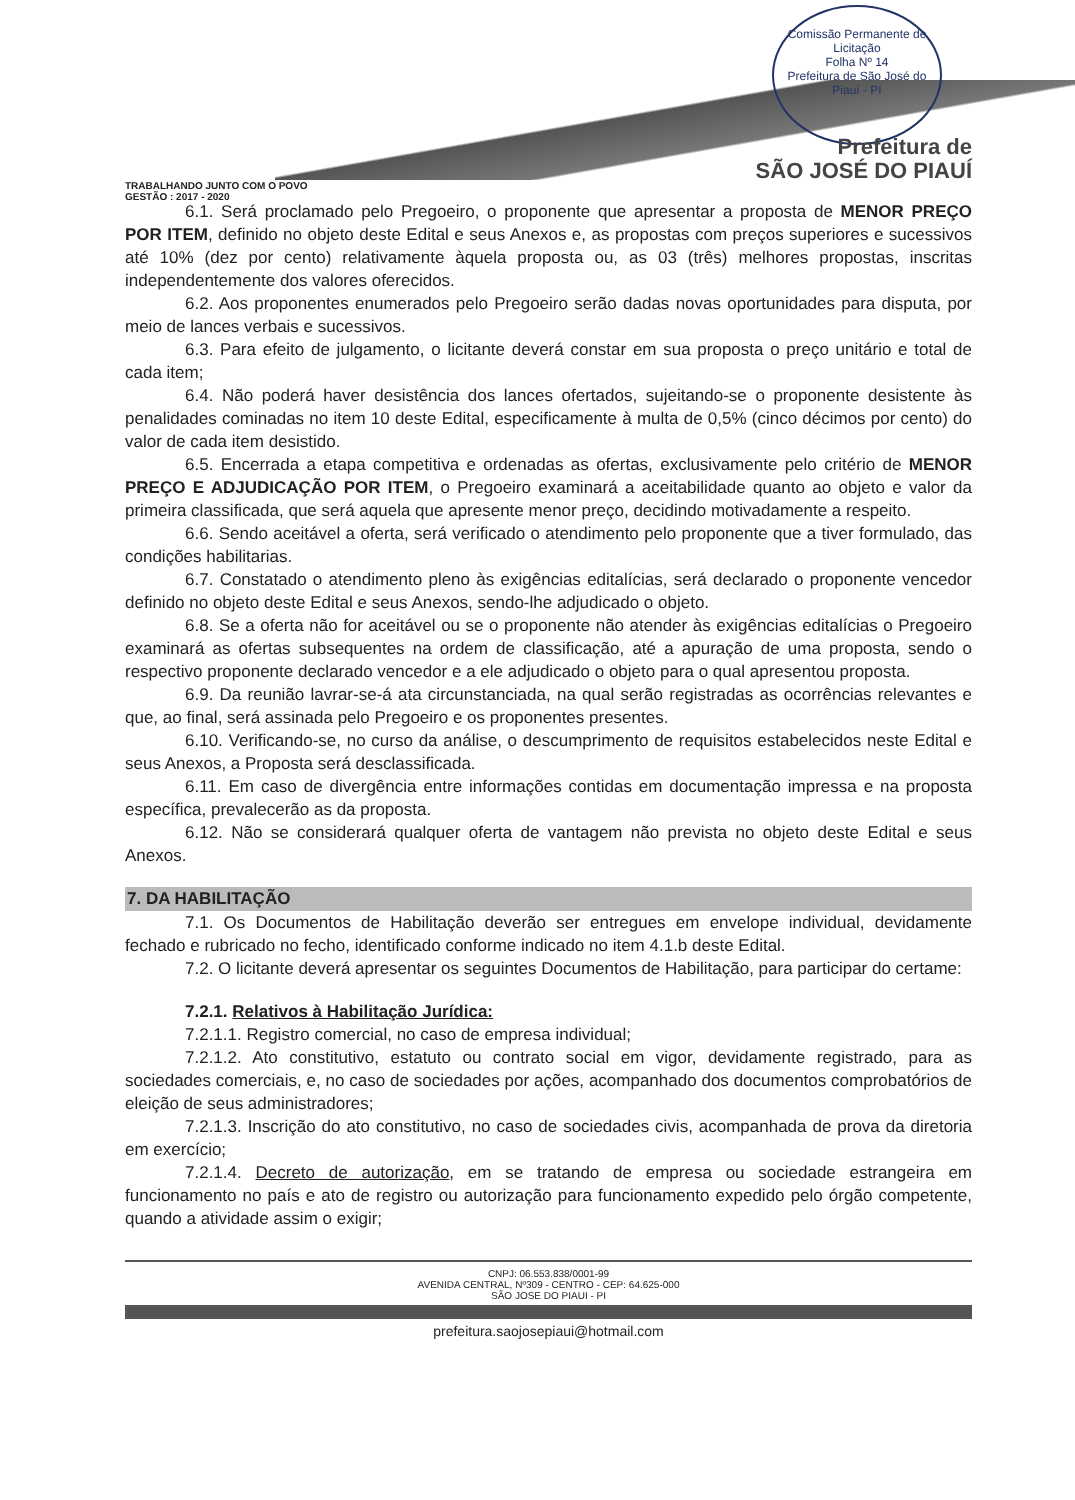Comissão Permanente de Licitação
Folha Nº 14
Prefeitura de São José do Piauí - PI
Prefeitura de
SÃO JOSÉ DO PIAUÍ
TRABALHANDO JUNTO COM O POVO
GESTÃO : 2017 - 2020
6.1. Será proclamado pelo Pregoeiro, o proponente que apresentar a proposta de MENOR PREÇO POR ITEM, definido no objeto deste Edital e seus Anexos e, as propostas com preços superiores e sucessivos até 10% (dez por cento) relativamente àquela proposta ou, as 03 (três) melhores propostas, inscritas independentemente dos valores oferecidos.
6.2. Aos proponentes enumerados pelo Pregoeiro serão dadas novas oportunidades para disputa, por meio de lances verbais e sucessivos.
6.3. Para efeito de julgamento, o licitante deverá constar em sua proposta o preço unitário e total de cada item;
6.4. Não poderá haver desistência dos lances ofertados, sujeitando-se o proponente desistente às penalidades cominadas no item 10 deste Edital, especificamente à multa de 0,5% (cinco décimos por cento) do valor de cada item desistido.
6.5. Encerrada a etapa competitiva e ordenadas as ofertas, exclusivamente pelo critério de MENOR PREÇO E ADJUDICAÇÃO POR ITEM, o Pregoeiro examinará a aceitabilidade quanto ao objeto e valor da primeira classificada, que será aquela que apresente menor preço, decidindo motivadamente a respeito.
6.6. Sendo aceitável a oferta, será verificado o atendimento pelo proponente que a tiver formulado, das condições habilitarias.
6.7. Constatado o atendimento pleno às exigências editalícias, será declarado o proponente vencedor definido no objeto deste Edital e seus Anexos, sendo-lhe adjudicado o objeto.
6.8. Se a oferta não for aceitável ou se o proponente não atender às exigências editalícias o Pregoeiro examinará as ofertas subsequentes na ordem de classificação, até a apuração de uma proposta, sendo o respectivo proponente declarado vencedor e a ele adjudicado o objeto para o qual apresentou proposta.
6.9. Da reunião lavrar-se-á ata circunstanciada, na qual serão registradas as ocorrências relevantes e que, ao final, será assinada pelo Pregoeiro e os proponentes presentes.
6.10. Verificando-se, no curso da análise, o descumprimento de requisitos estabelecidos neste Edital e seus Anexos, a Proposta será desclassificada.
6.11. Em caso de divergência entre informações contidas em documentação impressa e na proposta específica, prevalecerão as da proposta.
6.12. Não se considerará qualquer oferta de vantagem não prevista no objeto deste Edital e seus Anexos.
7. DA HABILITAÇÃO
7.1. Os Documentos de Habilitação deverão ser entregues em envelope individual, devidamente fechado e rubricado no fecho, identificado conforme indicado no item 4.1.b deste Edital.
7.2. O licitante deverá apresentar os seguintes Documentos de Habilitação, para participar do certame:
7.2.1. Relativos à Habilitação Jurídica:
7.2.1.1. Registro comercial, no caso de empresa individual;
7.2.1.2. Ato constitutivo, estatuto ou contrato social em vigor, devidamente registrado, para as sociedades comerciais, e, no caso de sociedades por ações, acompanhado dos documentos comprobatórios de eleição de seus administradores;
7.2.1.3. Inscrição do ato constitutivo, no caso de sociedades civis, acompanhada de prova da diretoria em exercício;
7.2.1.4. Decreto de autorização, em se tratando de empresa ou sociedade estrangeira em funcionamento no país e ato de registro ou autorização para funcionamento expedido pelo órgão competente, quando a atividade assim o exigir;
CNPJ: 06.553.838/0001-99
AVENIDA CENTRAL, Nº309 - CENTRO - CEP: 64.625-000
SÃO JOSE DO PIAUI - PI
prefeitura.saojosepiaui@hotmail.com